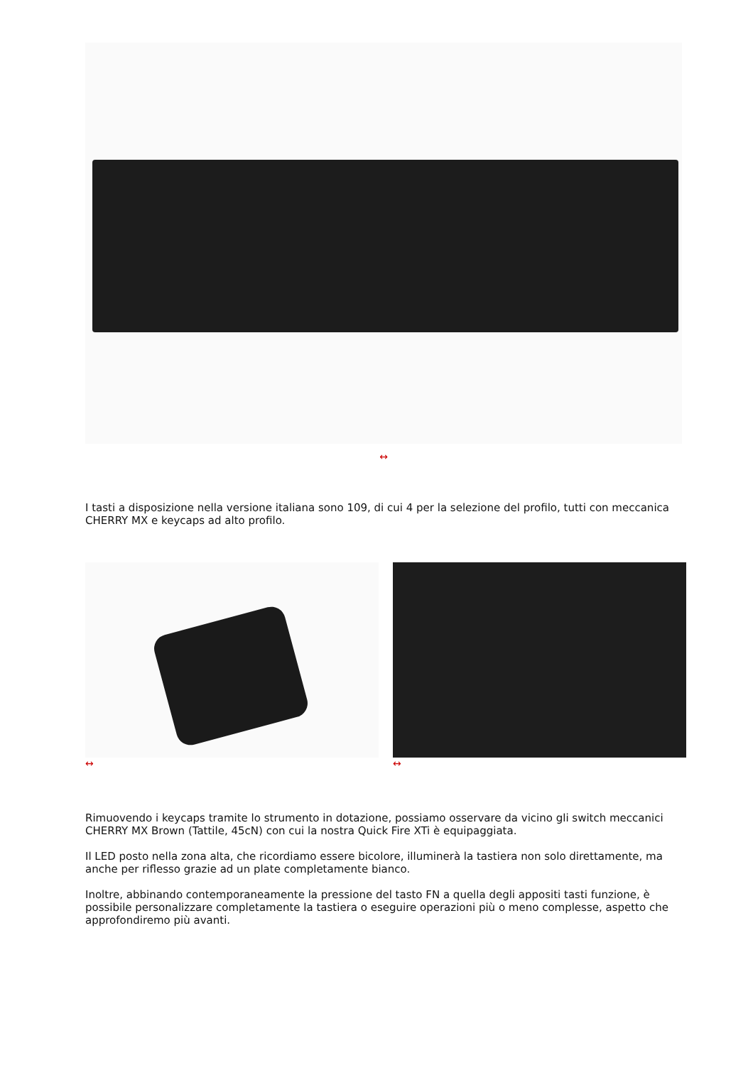↔
I tasti a disposizione nella versione italiana sono 109, di cui 4 per la selezione del profilo, tutti con meccanica CHERRY MX e keycaps ad alto profilo.
↔ ↔
Rimuovendo i keycaps tramite lo strumento in dotazione, possiamo osservare da vicino gli switch meccanici CHERRY MX Brown (Tattile, 45cN) con cui la nostra Quick Fire XTi è equipaggiata.
Il LED posto nella zona alta, che ricordiamo essere bicolore, illuminerà la tastiera non solo direttamente, ma anche per riflesso grazie ad un plate completamente bianco.
Inoltre, abbinando contemporaneamente la pressione del tasto FN a quella degli appositi tasti funzione, è possibile personalizzare completamente la tastiera o eseguire operazioni più o meno complesse, aspetto che approfondiremo più avanti.